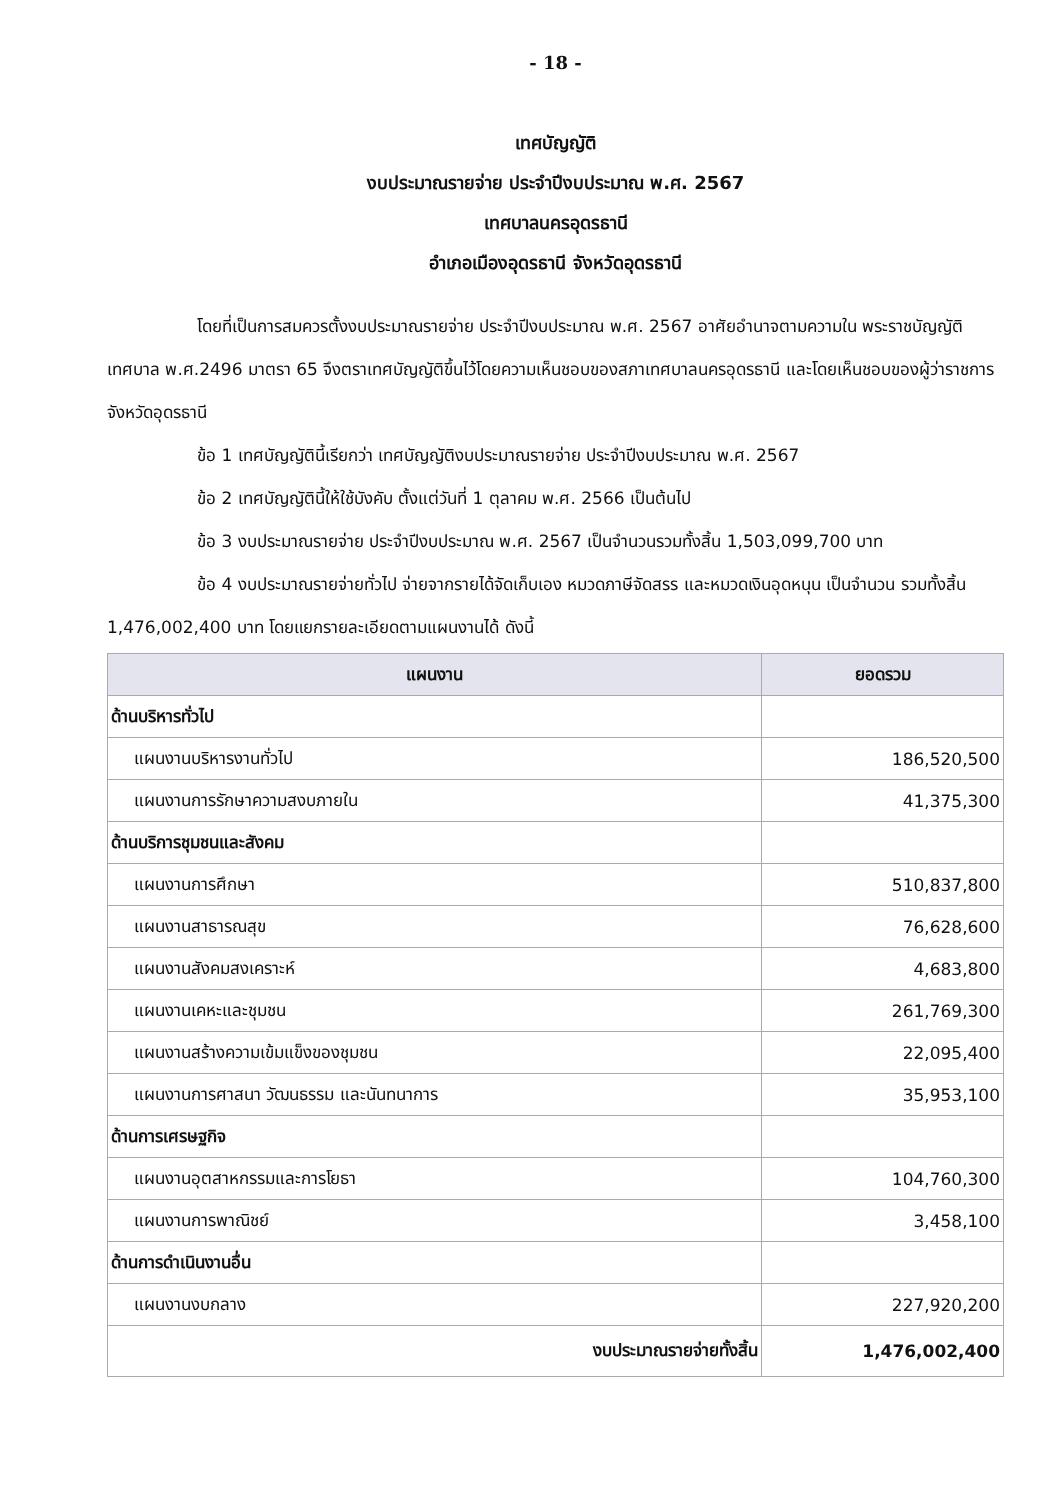- 18 -
เทศบัญญัติ
งบประมาณรายจ่าย ประจำปีงบประมาณ พ.ศ. 2567
เทศบาลนครอุดรธานี
อำเภอเมืองอุดรธานี จังหวัดอุดรธานี
โดยที่เป็นการสมควรตั้งงบประมาณรายจ่าย ประจำปีงบประมาณ พ.ศ. 2567 อาศัยอำนาจตามความใน พระราชบัญญัติเทศบาล พ.ศ.2496 มาตรา 65 จึงตราเทศบัญญัติขึ้นไว้โดยความเห็นชอบของสภาเทศบาลนครอุดรธานี และโดยเห็นชอบของผู้ว่าราชการจังหวัดอุดรธานี
ข้อ 1 เทศบัญญัตินี้เรียกว่า เทศบัญญัติงบประมาณรายจ่าย ประจำปีงบประมาณ พ.ศ. 2567
ข้อ 2 เทศบัญญัตินี้ให้ใช้บังคับ ตั้งแต่วันที่ 1 ตุลาคม พ.ศ. 2566 เป็นต้นไป
ข้อ 3 งบประมาณรายจ่าย ประจำปีงบประมาณ พ.ศ. 2567 เป็นจำนวนรวมทั้งสิ้น 1,503,099,700 บาท
ข้อ 4 งบประมาณรายจ่ายทั่วไป จ่ายจากรายได้จัดเก็บเอง หมวดภาษีจัดสรร และหมวดเงินอุดหนุน เป็นจำนวน รวมทั้งสิ้น 1,476,002,400 บาท โดยแยกรายละเอียดตามแผนงานได้ ดังนี้
| แผนงาน | ยอดรวม |
| --- | --- |
| ด้านบริหารทั่วไป | |
| แผนงานบริหารงานทั่วไป | 186,520,500 |
| แผนงานการรักษาความสงบภายใน | 41,375,300 |
| ด้านบริการชุมชนและสังคม | |
| แผนงานการศึกษา | 510,837,800 |
| แผนงานสาธารณสุข | 76,628,600 |
| แผนงานสังคมสงเคราะห์ | 4,683,800 |
| แผนงานเคหะและชุมชน | 261,769,300 |
| แผนงานสร้างความเข้มแข็งของชุมชน | 22,095,400 |
| แผนงานการศาสนา วัฒนธรรม และนันทนาการ | 35,953,100 |
| ด้านการเศรษฐกิจ | |
| แผนงานอุตสาหกรรมและการโยธา | 104,760,300 |
| แผนงานการพาณิชย์ | 3,458,100 |
| ด้านการดำเนินงานอื่น | |
| แผนงานงบกลาง | 227,920,200 |
| งบประมาณรายจ่ายทั้งสิ้น | 1,476,002,400 |